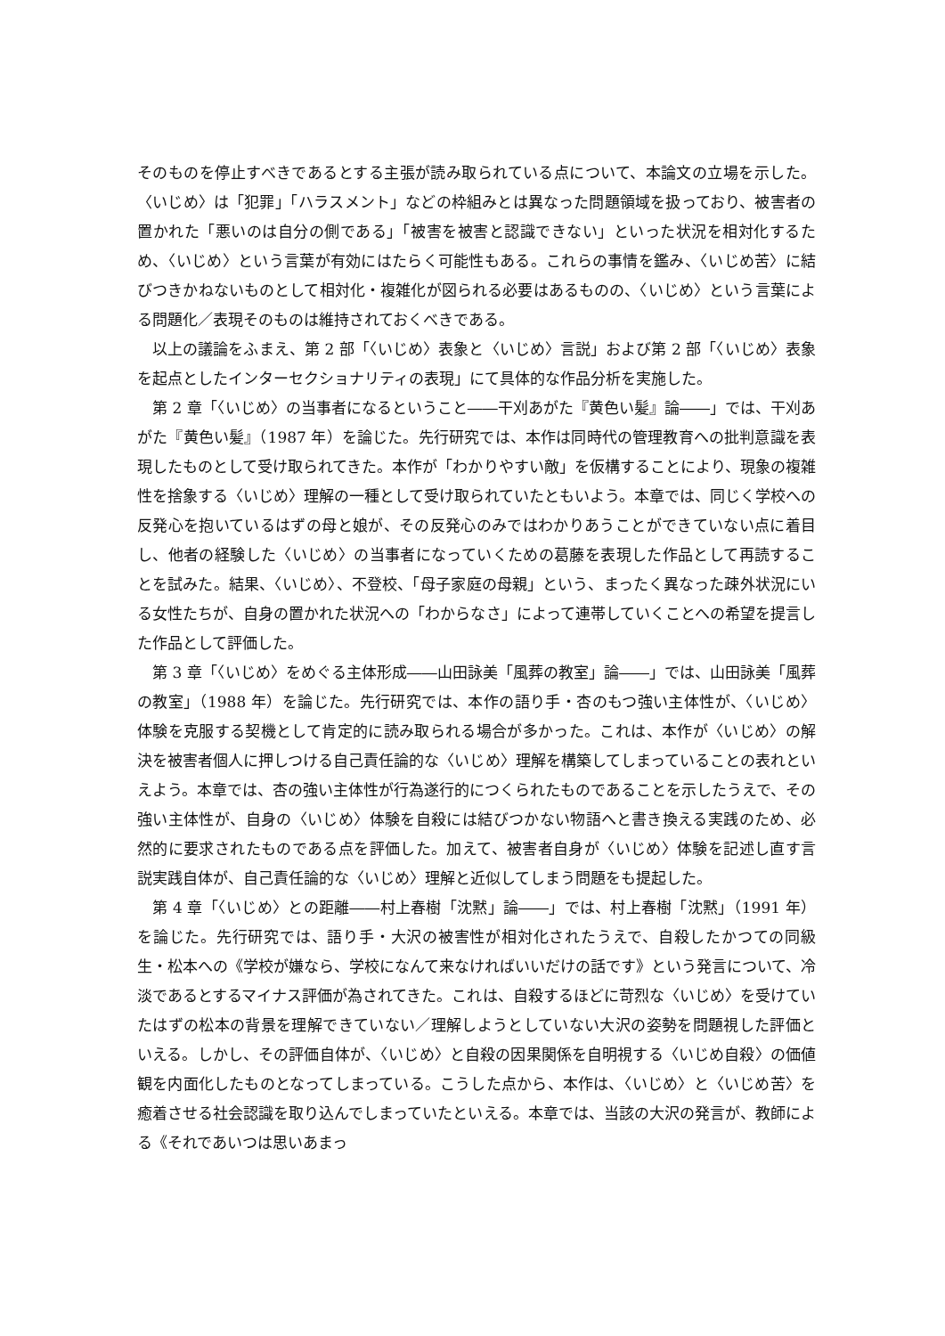そのものを停止すべきであるとする主張が読み取られている点について、本論文の立場を示した。〈いじめ〉は「犯罪」「ハラスメント」などの枠組みとは異なった問題領域を扱っており、被害者の置かれた「悪いのは自分の側である」「被害を被害と認識できない」といった状況を相対化するため、〈いじめ〉という言葉が有効にはたらく可能性もある。これらの事情を鑑み、〈いじめ苦〉に結びつきかねないものとして相対化・複雑化が図られる必要はあるものの、〈いじめ〉という言葉による問題化／表現そのものは維持されておくべきである。
以上の議論をふまえ、第 2 部「〈いじめ〉表象と〈いじめ〉言説」および第 2 部「〈いじめ〉表象を起点としたインターセクショナリティの表現」にて具体的な作品分析を実施した。
第 2 章「〈いじめ〉の当事者になるということ――干刈あがた『黄色い髪』論――」では、干刈あがた『黄色い髪』（1987 年）を論じた。先行研究では、本作は同時代の管理教育への批判意識を表現したものとして受け取られてきた。本作が「わかりやすい敵」を仮構することにより、現象の複雑性を捨象する〈いじめ〉理解の一種として受け取られていたともいよう。本章では、同じく学校への反発心を抱いているはずの母と娘が、その反発心のみではわかりあうことができていない点に着目し、他者の経験した〈いじめ〉の当事者になっていくための葛藤を表現した作品として再読することを試みた。結果、〈いじめ〉、不登校、「母子家庭の母親」という、まったく異なった疎外状況にいる女性たちが、自身の置かれた状況への「わからなさ」によって連帯していくことへの希望を提言した作品として評価した。
第 3 章「〈いじめ〉をめぐる主体形成――山田詠美「風葬の教室」論――」では、山田詠美「風葬の教室」（1988 年）を論じた。先行研究では、本作の語り手・杏のもつ強い主体性が、〈いじめ〉体験を克服する契機として肯定的に読み取られる場合が多かった。これは、本作が〈いじめ〉の解決を被害者個人に押しつける自己責任論的な〈いじめ〉理解を構築してしまっていることの表れといえよう。本章では、杏の強い主体性が行為遂行的につくられたものであることを示したうえで、その強い主体性が、自身の〈いじめ〉体験を自殺には結びつかない物語へと書き換える実践のため、必然的に要求されたものである点を評価した。加えて、被害者自身が〈いじめ〉体験を記述し直す言説実践自体が、自己責任論的な〈いじめ〉理解と近似してしまう問題をも提起した。
第 4 章「〈いじめ〉との距離――村上春樹「沈黙」論――」では、村上春樹「沈黙」（1991 年）を論じた。先行研究では、語り手・大沢の被害性が相対化されたうえで、自殺したかつての同級生・松本への《学校が嫌なら、学校になんて来なければいいだけの話です》という発言について、冷淡であるとするマイナス評価が為されてきた。これは、自殺するほどに苛烈な〈いじめ〉を受けていたはずの松本の背景を理解できていない／理解しようとしていない大沢の姿勢を問題視した評価といえる。しかし、その評価自体が、〈いじめ〉と自殺の因果関係を自明視する〈いじめ自殺〉の価値観を内面化したものとなってしまっている。こうした点から、本作は、〈いじめ〉と〈いじめ苦〉を癒着させる社会認識を取り込んでしまっていたといえる。本章では、当該の大沢の発言が、教師による《それであいつは思いあまっ